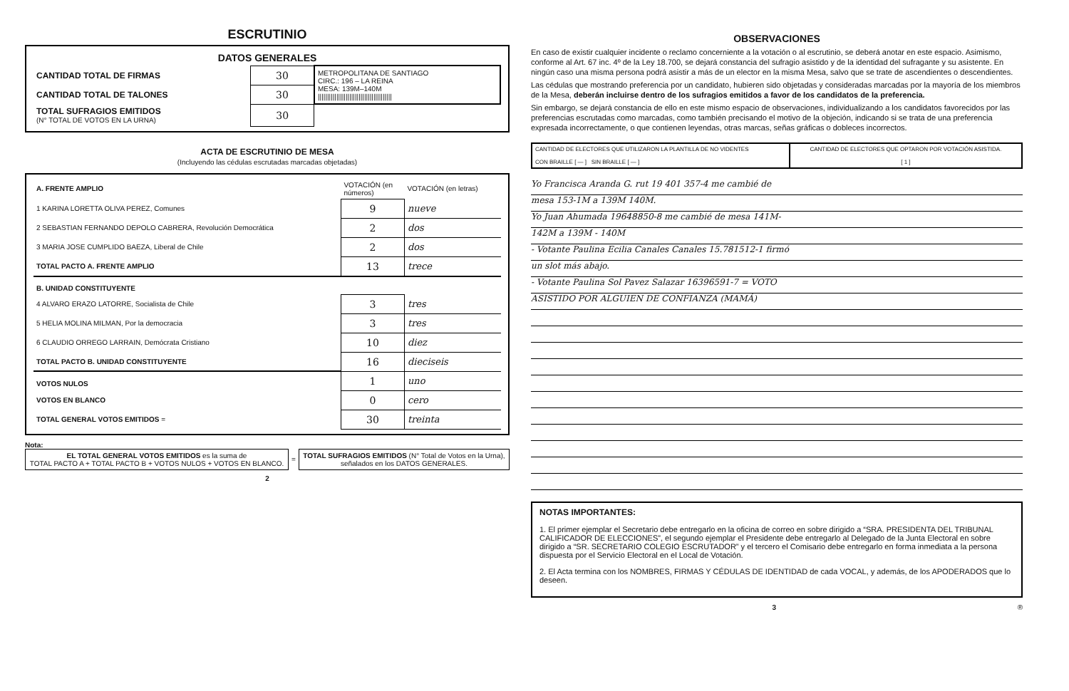ESCRUTINIO
DATOS GENERALES
| CANTIDAD TOTAL DE FIRMAS | 30 | METROPOLITANA DE SANTIAGO CIRC.: 196 – LA REINA MESA: 139M–140M //////////////////////////////////////// |
| CANTIDAD TOTAL DE TALONES | 30 | |
| TOTAL SUFRAGIOS EMITIDOS (N° TOTAL DE VOTOS EN LA URNA) | 30 | |
ACTA DE ESCRUTINIO DE MESA
(Incluyendo las cédulas escrutadas marcadas objetadas)
| A. FRENTE AMPLIO | VOTACIÓN (en números) | VOTACIÓN (en letras) |
| 1 KARINA LORETTA OLIVA PEREZ, Comunes | 9 | nueve |
| 2 SEBASTIAN FERNANDO DEPOLO CABRERA, Revolución Democrática | 2 | dos |
| 3 MARIA JOSE CUMPLIDO BAEZA, Liberal de Chile | 2 | dos |
| TOTAL PACTO A. FRENTE AMPLIO | 13 | trece |
| B. UNIDAD CONSTITUYENTE | | |
| 4 ALVARO ERAZO LATORRE, Socialista de Chile | 3 | tres |
| 5 HELIA MOLINA MILMAN, Por la democracia | 3 | tres |
| 6 CLAUDIO ORREGO LARRAIN, Demócrata Cristiano | 10 | diez |
| TOTAL PACTO B. UNIDAD CONSTITUYENTE | 16 | dieciseis |
| VOTOS NULOS | 1 | uno |
| VOTOS EN BLANCO | 0 | cero |
| TOTAL GENERAL VOTOS EMITIDOS = | 30 | treinta |
Nota:
| EL TOTAL GENERAL VOTOS EMITIDOS es la suma de TOTAL PACTO A + TOTAL PACTO B + VOTOS NULOS + VOTOS EN BLANCO. | = | TOTAL SUFRAGIOS EMITIDOS (N° Total de Votos en la Urna), señalados en los DATOS GENERALES. |
2
OBSERVACIONES
En caso de existir cualquier incidente o reclamo concerniente a la votación o al escrutinio, se deberá anotar en este espacio. Asimismo, conforme al Art. 67 inc. 4º de la Ley 18.700, se dejará constancia del sufragio asistido y de la identidad del sufragante y su asistente. En ningún caso una misma persona podrá asistir a más de un elector en la misma Mesa, salvo que se trate de ascendientes o descendientes.
Las cédulas que mostrando preferencia por un candidato, hubieren sido objetadas y consideradas marcadas por la mayoría de los miembros de la Mesa, deberán incluirse dentro de los sufragios emitidos a favor de los candidatos de la preferencia.
Sin embargo, se dejará constancia de ello en este mismo espacio de observaciones, individualizando a los candidatos favorecidos por las preferencias escrutadas como marcadas, como también precisando el motivo de la objeción, indicando si se trata de una preferencia expresada incorrectamente, o que contienen leyendas, otras marcas, señas gráficas o dobleces incorrectos.
| CANTIDAD DE ELECTORES QUE UTILIZARON LA PLANTILLA DE NO VIDENTES CON BRAILLE [ — ] SIN BRAILLE [ — ] | CANTIDAD DE ELECTORES QUE OPTARON POR VOTACIÓN ASISTIDA. [ 1 ] |
Yo Francisca Aranda G. rut 19 401 357-4 me cambié de
mesa 153-1M a 139M 140M.
Yo Juan Ahumada 19648850-8 me cambié de mesa 141M-
142M a 139M - 140M
- Votante Paulina Ecilia Canales Canales 15.781512-1 firmó
un slot más abajo.
- Votante Paulina Sol Pavez Salazar 16396591-7 = VOTO
ASISTIDO POR ALGUIEN DE CONFIANZA (MAMÁ)
NOTAS IMPORTANTES:
1. El primer ejemplar el Secretario debe entregarlo en la oficina de correo en sobre dirigido a “SRA. PRESIDENTA DEL TRIBUNAL CALIFICADOR DE ELECCIONES”, el segundo ejemplar el Presidente debe entregarlo al Delegado de la Junta Electoral en sobre dirigido a “SR. SECRETARIO COLEGIO ESCRUTADOR” y el tercero el Comisario debe entregarlo en forma inmediata a la persona dispuesta por el Servicio Electoral en el Local de Votación.
2. El Acta termina con los NOMBRES, FIRMAS Y CÉDULAS DE IDENTIDAD de cada VOCAL, y además, de los APODERADOS que lo deseen.
3 ®